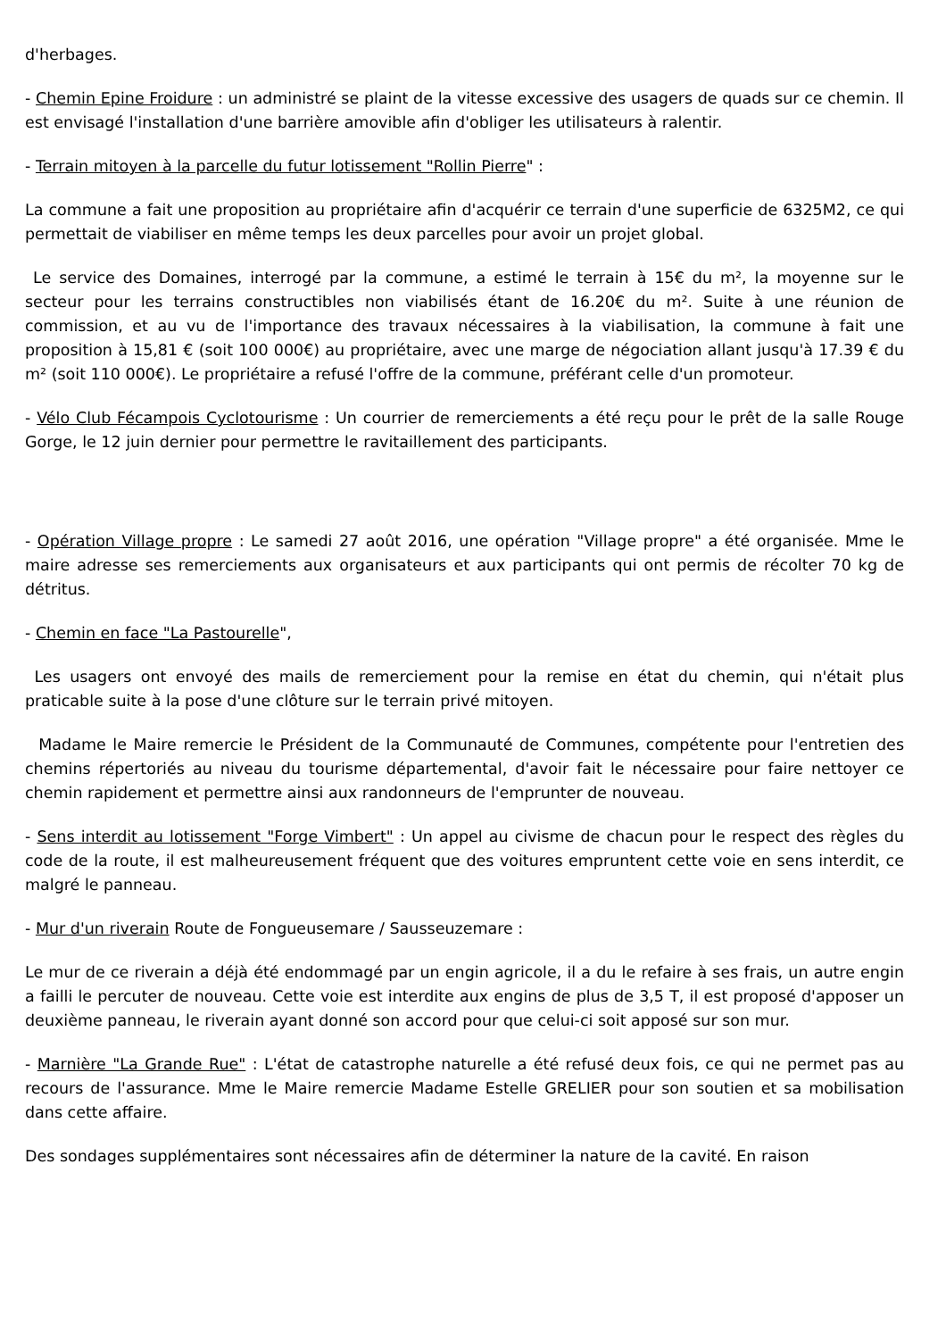d'herbages.
- Chemin Epine Froidure : un administré se plaint de la vitesse excessive des usagers de quads sur ce chemin. Il est envisagé l'installation d'une barrière amovible afin d'obliger les utilisateurs à ralentir.
- Terrain mitoyen à la parcelle du futur lotissement "Rollin Pierre" :
La commune a fait une proposition au propriétaire afin d'acquérir ce terrain d'une superficie de 6325M2, ce qui permettait de viabiliser en même temps les deux parcelles pour avoir un projet global.
Le service des Domaines, interrogé par la commune, a estimé le terrain à 15€ du m², la moyenne sur le secteur pour les terrains constructibles non viabilisés étant de 16.20€ du m². Suite à une réunion de commission, et au vu de l'importance des travaux nécessaires à la viabilisation, la commune à fait une proposition à 15,81 € (soit 100 000€) au propriétaire, avec une marge de négociation allant jusqu'à 17.39 € du m² (soit 110 000€). Le propriétaire a refusé l'offre de la commune, préférant celle d'un promoteur.
- Vélo Club Fécampois Cyclotourisme : Un courrier de remerciements a été reçu pour le prêt de la salle Rouge Gorge, le 12 juin dernier pour permettre le ravitaillement des participants.
- Opération Village propre : Le samedi 27 août 2016, une opération "Village propre" a été organisée. Mme le maire adresse ses remerciements aux organisateurs et aux participants qui ont permis de récolter 70 kg de détritus.
- Chemin en face "La Pastourelle",
Les usagers ont envoyé des mails de remerciement pour la remise en état du chemin, qui n'était plus praticable suite à la pose d'une clôture sur le terrain privé mitoyen.
Madame le Maire remercie le Président de la Communauté de Communes, compétente pour l'entretien des chemins répertoriés au niveau du tourisme départemental, d'avoir fait le nécessaire pour faire nettoyer ce chemin rapidement et permettre ainsi aux randonneurs de l'emprunter de nouveau.
- Sens interdit au lotissement "Forge Vimbert" : Un appel au civisme de chacun pour le respect des règles du code de la route, il est malheureusement fréquent que des voitures empruntent cette voie en sens interdit, ce malgré le panneau.
- Mur d'un riverain Route de Fongueusemare / Sausseuzemare :
Le mur de ce riverain a déjà été endommagé par un engin agricole, il a du le refaire à ses frais, un autre engin a failli le percuter de nouveau. Cette voie est interdite aux engins de plus de 3,5 T, il est proposé d'apposer un deuxième panneau, le riverain ayant donné son accord pour que celui-ci soit apposé sur son mur.
- Marnière "La Grande Rue" : L'état de catastrophe naturelle a été refusé deux fois, ce qui ne permet pas au recours de l'assurance. Mme le Maire remercie Madame Estelle GRELIER pour son soutien et sa mobilisation dans cette affaire.
Des sondages supplémentaires sont nécessaires afin de déterminer la nature de la cavité. En raison